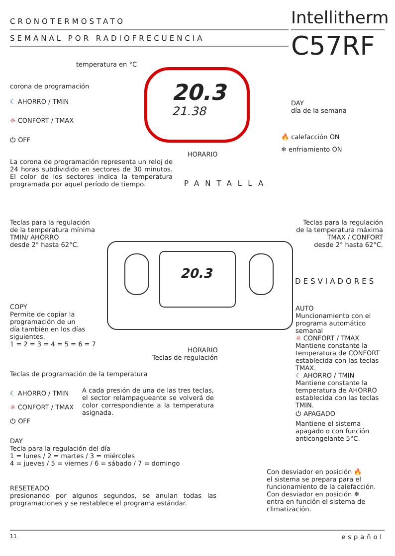CRONOTERMOSTATO
SEMANAL POR RADIOFRECUENCIA
Intellitherm
C57RF
20.3
21.38
temperatura en °C
corona de programación
☾ AHORRO / TMIN
☼ CONFORT / TMAX
⏻ OFF
DAY
día de la semana
🔥 calefacción ON
❄ enfriamiento ON
HORARIO
La corona de programación representa un reloj de 24 horas subdividido en sectores de 30 minutos. El color de los sectores indica la temperatura programada por aquel período de tiempo.
PANTALLA
Teclas para la regulación
de la temperatura mínima
TMIN/ AHORRO
desde 2° hasta 62°C.
Teclas para la regulación de la temperatura máxima
TMAX / CONFORT
desde 2° hasta 62°C.
20.3 DESVIADORES
COPY
Permite de copiar la
programación de un
día también en los días
siguientes.
1 = 2 = 3 = 4 = 5 = 6 = 7
AUTO
Muncionamiento con el programa automático semanal
☼ CONFORT / TMAX
Mantiene constante la temperatura de CONFORT establecida con las teclas TMAX.
☾ AHORRO / TMIN
Mantiene constante la temperatura de AHORRO establecida con las teclas TMIN.
⏻ APAGADO
Mantiene el sistema apagado o con función anticongelante 5°C.
HORARIO
Teclas de regulación
Teclas de programación de la temperatura
☾ AHORRO / TMIN
☼ CONFORT / TMAX
⏻ OFF
A cada presión de una de las tres teclas, el sector relampagueante se volverá de color correspondiente a la temperatura asignada.
DAY
Tecla para la regulación del día
1 = lunes / 2 = martes / 3 = miércoles
4 = jueves / 5 = viernes / 6 = sábado / 7 = domingo
Con desviador en posición 🔥
el sistema se prepara para el funcionamiento de la calefacción.
Con desviador en posición ❄
entra en función el sistema de climatización.
RESETEADO
presionando por algunos segundos, se anulan todas las programaciones y se restablece el programa estándar.
11 español